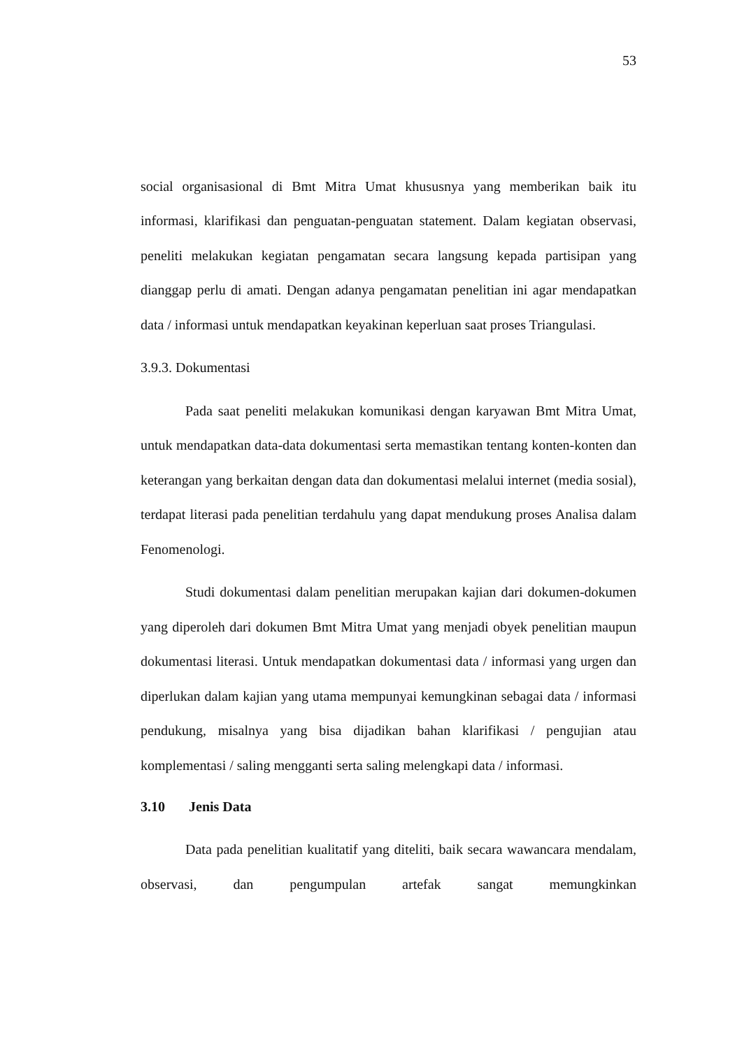53
social organisasional di Bmt Mitra Umat khususnya yang memberikan baik itu informasi, klarifikasi dan penguatan-penguatan statement. Dalam kegiatan observasi, peneliti melakukan kegiatan pengamatan secara langsung kepada partisipan yang dianggap perlu di amati. Dengan adanya pengamatan penelitian ini agar mendapatkan data / informasi untuk mendapatkan keyakinan keperluan saat proses Triangulasi.
3.9.3. Dokumentasi
Pada saat peneliti melakukan komunikasi dengan karyawan Bmt Mitra Umat, untuk mendapatkan data-data dokumentasi serta memastikan tentang konten-konten dan keterangan yang berkaitan dengan data dan dokumentasi melalui internet (media sosial), terdapat literasi pada penelitian terdahulu yang dapat mendukung proses Analisa dalam Fenomenologi.
Studi dokumentasi dalam penelitian merupakan kajian dari dokumen-dokumen yang diperoleh dari dokumen Bmt Mitra Umat yang menjadi obyek penelitian maupun dokumentasi literasi. Untuk mendapatkan dokumentasi data / informasi yang urgen dan diperlukan dalam kajian yang utama mempunyai kemungkinan sebagai data / informasi pendukung, misalnya yang bisa dijadikan bahan klarifikasi / pengujian atau komplementasi / saling mengganti serta saling melengkapi data / informasi.
3.10 Jenis Data
Data pada penelitian kualitatif yang diteliti, baik secara wawancara mendalam, observasi, dan pengumpulan artefak sangat memungkinkan